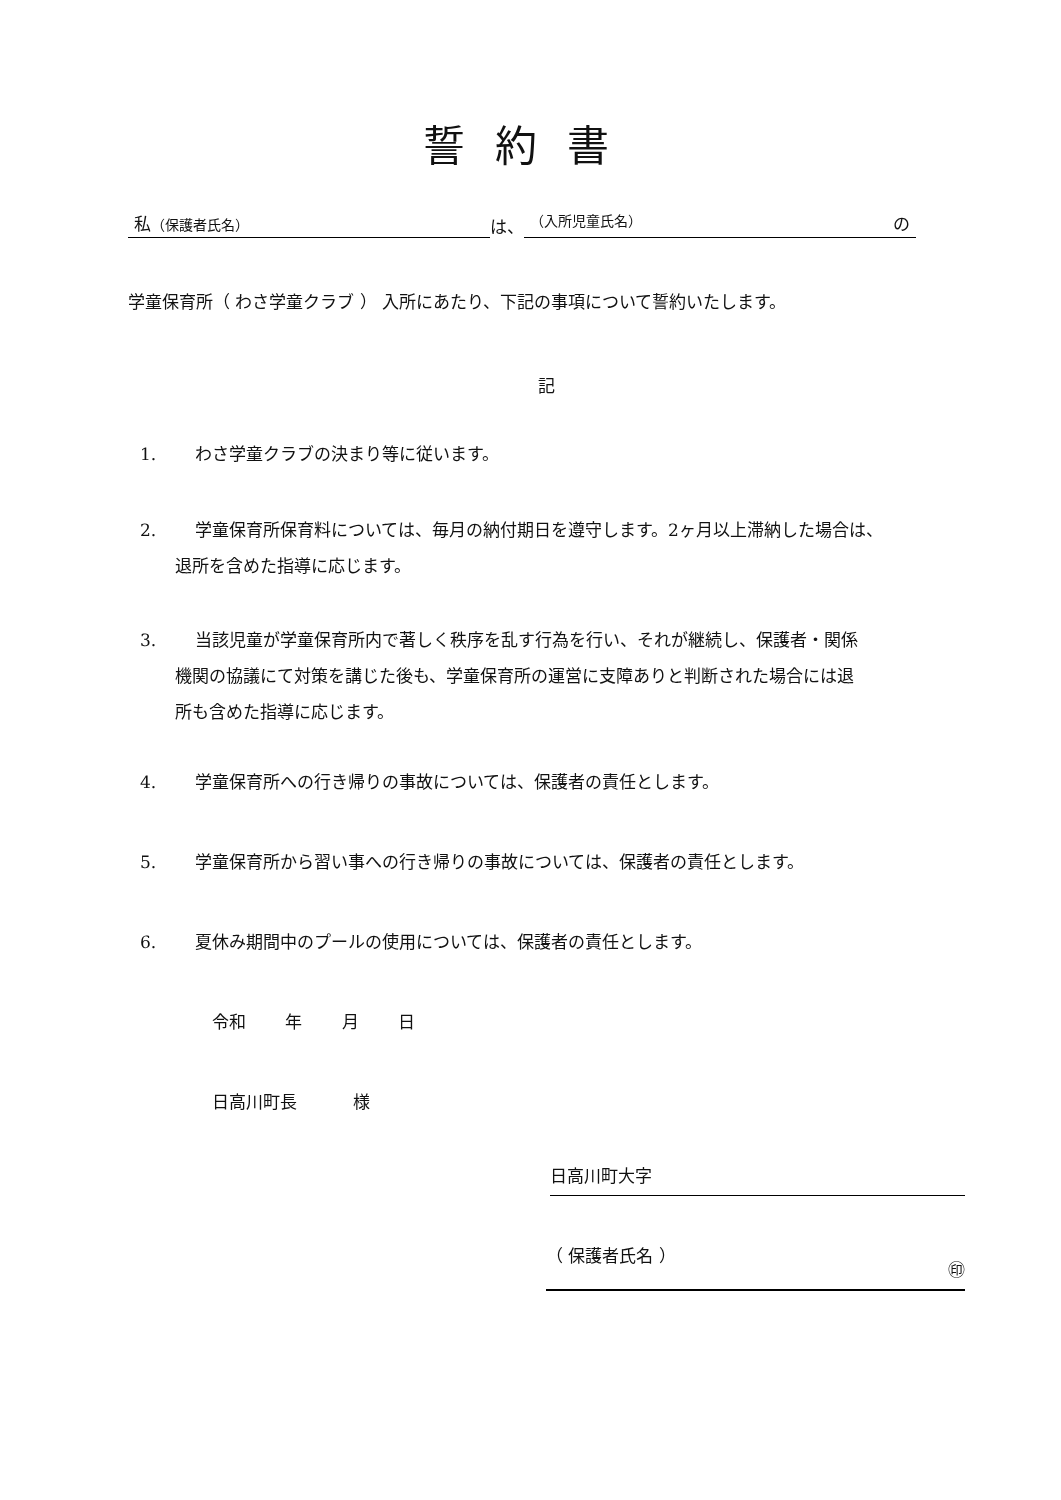誓約書
私（保護者氏名） は、 （入所児童氏名） の
学童保育所（ わさ学童クラブ ） 入所にあたり、下記の事項について誓約いたします。
記
1. わさ学童クラブの決まり等に従います。
2. 学童保育所保育料については、毎月の納付期日を遵守します。2ヶ月以上滞納した場合は、
退所を含めた指導に応じます。
3. 当該児童が学童保育所内で著しく秩序を乱す行為を行い、それが継続し、保護者・関係
機関の協議にて対策を講じた後も、学童保育所の運営に支障ありと判断された場合には退
所も含めた指導に応じます。
4. 学童保育所への行き帰りの事故については、保護者の責任とします。
5. 学童保育所から習い事への行き帰りの事故については、保護者の責任とします。
6. 夏休み期間中のプールの使用については、保護者の責任とします。
令和　　 年　　 月　　 日
日高川町長　　　 様
日高川町大字
（ 保護者氏名 ） ㊞